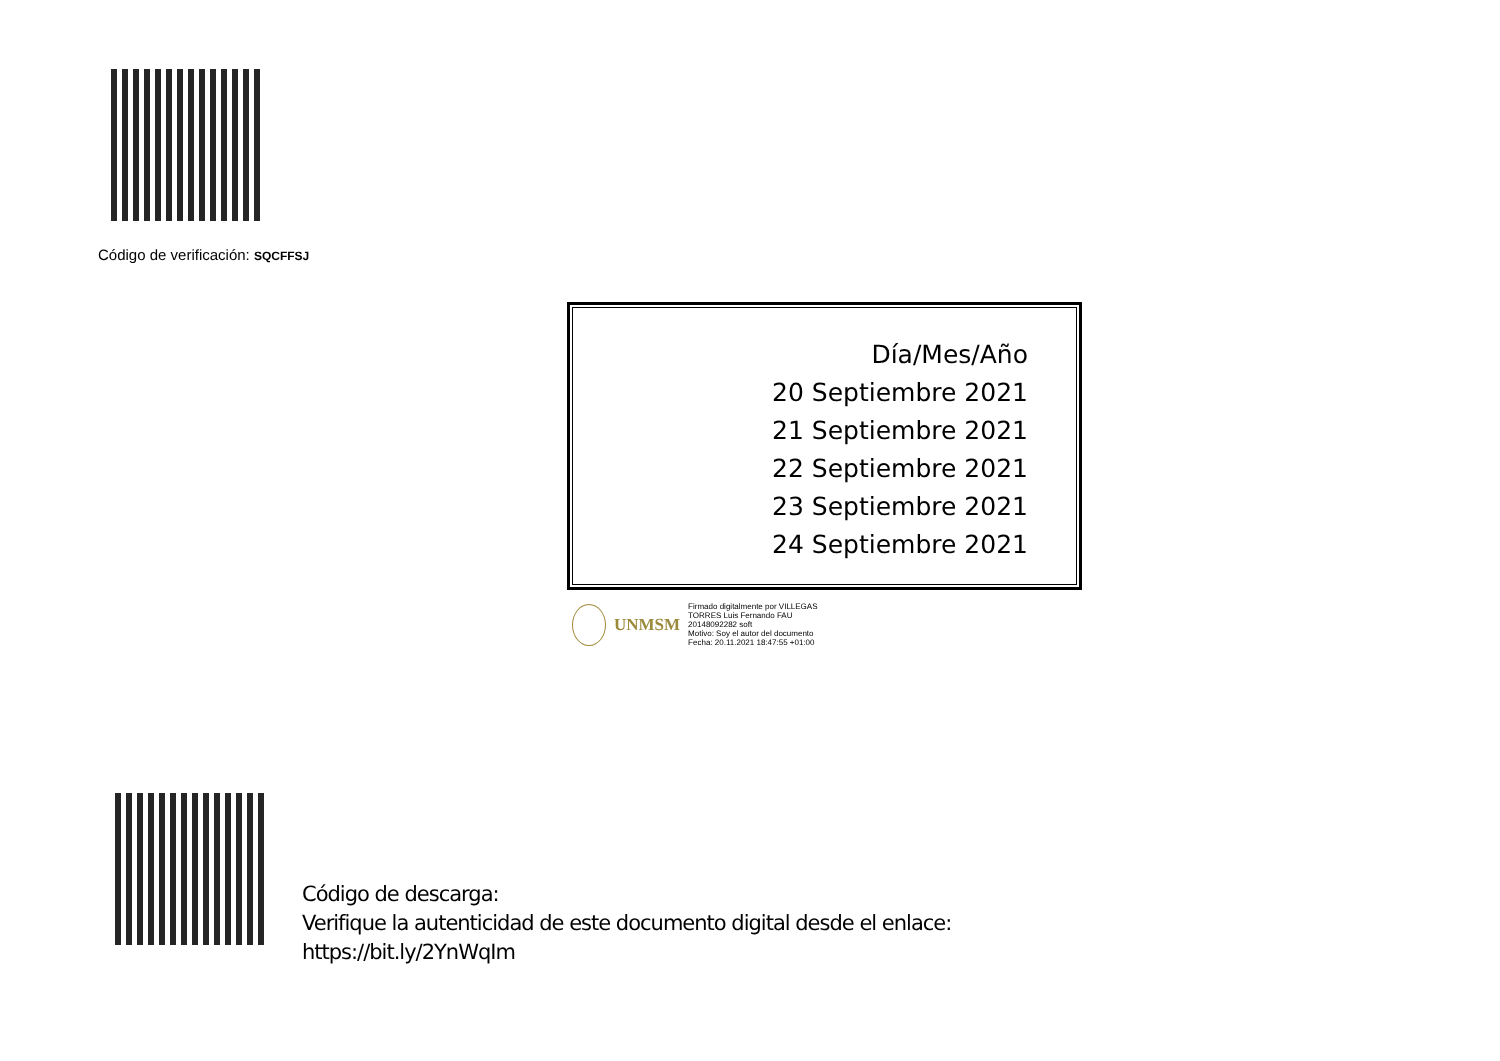Código de verificación: SQCFFSJ
Día/Mes/Año
20 Septiembre 2021
21 Septiembre 2021
22 Septiembre 2021
23 Septiembre 2021
24 Septiembre 2021
UNMSM
Firmado digitalmente por VILLEGAS
TORRES Luis Fernando FAU
20148092282 soft
Motivo: Soy el autor del documento
Fecha: 20.11.2021 18:47:55 +01:00
Código de descarga:
Verifique la autenticidad de este documento digital desde el enlace:
https://bit.ly/2YnWqIm